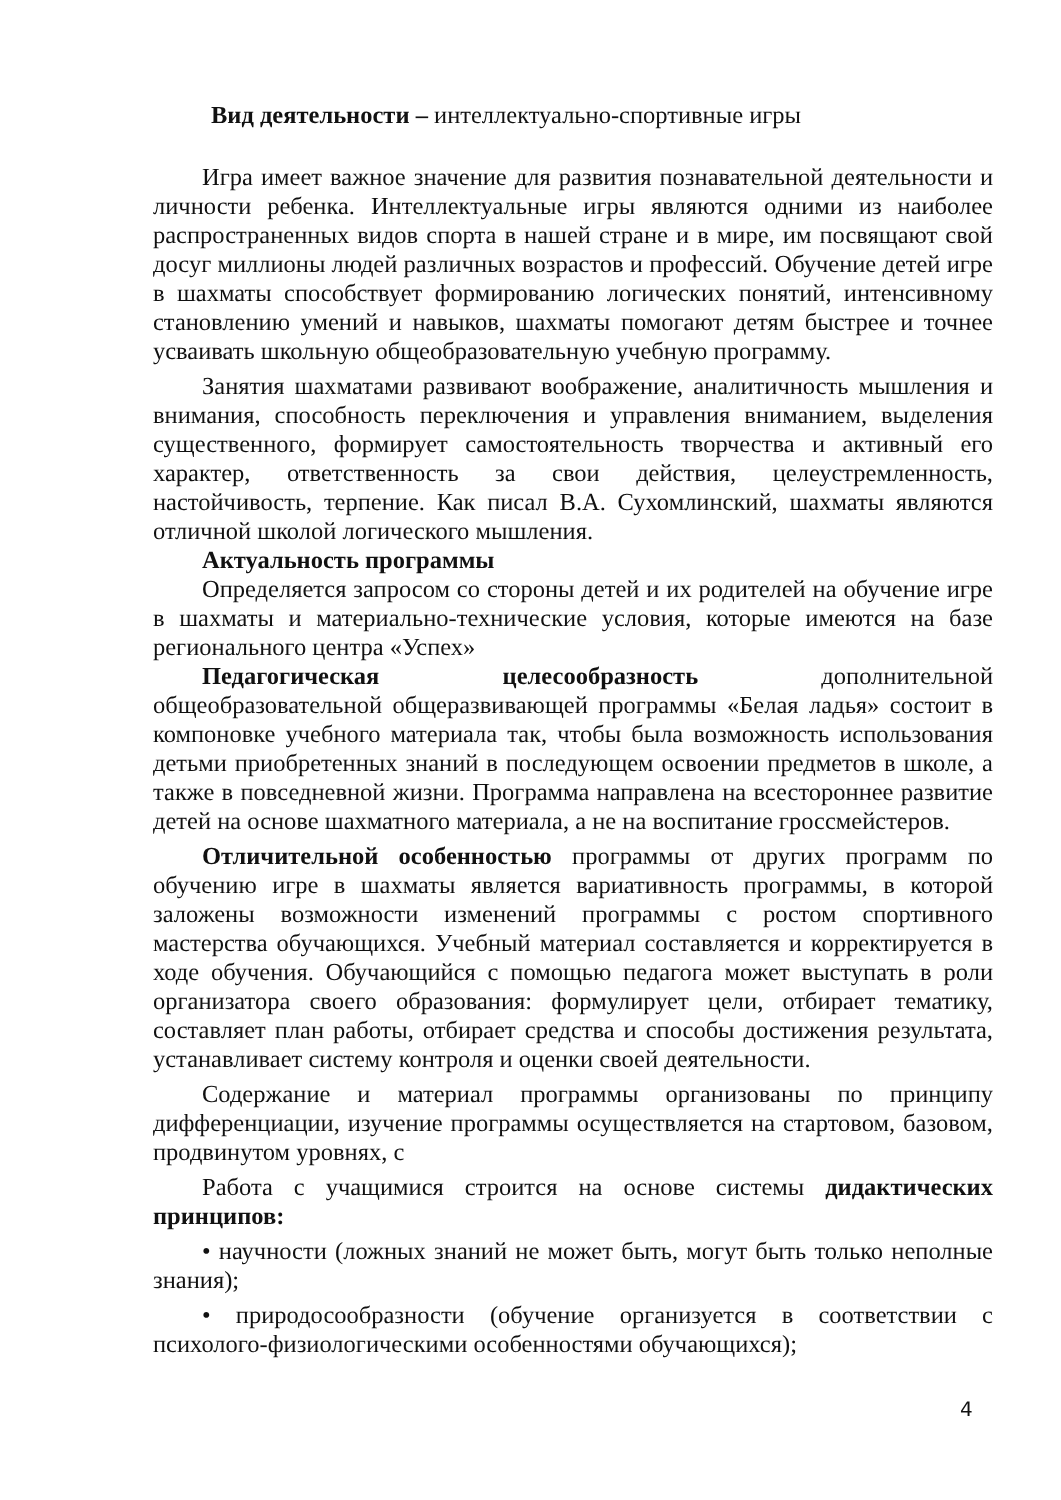Вид деятельности – интеллектуально-спортивные игры
Игра имеет важное значение для развития познавательной деятельности и личности ребенка. Интеллектуальные игры являются одними из наиболее распространенных видов спорта в нашей стране и в мире, им посвящают свой досуг миллионы людей различных возрастов и профессий. Обучение детей игре в шахматы способствует формированию логических понятий, интенсивному становлению умений и навыков, шахматы помогают детям быстрее и точнее усваивать школьную общеобразовательную учебную программу.
Занятия шахматами развивают воображение, аналитичность мышления и внимания, способность переключения и управления вниманием, выделения существенного, формирует самостоятельность творчества и активный его характер, ответственность за свои действия, целеустремленность, настойчивость, терпение. Как писал В.А. Сухомлинский, шахматы являются отличной школой логического мышления.
Актуальность программы
Определяется запросом со стороны детей и их родителей на обучение игре в шахматы и материально-технические условия, которые имеются на базе регионального центра «Успех»
Педагогическая целесообразность дополнительной общеобразовательной общеразвивающей программы «Белая ладья» состоит в компоновке учебного материала так, чтобы была возможность использования детьми приобретенных знаний в последующем освоении предметов в школе, а также в повседневной жизни. Программа направлена на всестороннее развитие детей на основе шахматного материала, а не на воспитание гроссмейстеров.
Отличительной особенностью программы от других программ по обучению игре в шахматы является вариативность программы, в которой заложены возможности изменений программы с ростом спортивного мастерства обучающихся. Учебный материал составляется и корректируется в ходе обучения. Обучающийся с помощью педагога может выступать в роли организатора своего образования: формулирует цели, отбирает тематику, составляет план работы, отбирает средства и способы достижения результата, устанавливает систему контроля и оценки своей деятельности.
Содержание и материал программы организованы по принципу дифференциации, изучение программы осуществляется на стартовом, базовом, продвинутом уровнях, с
Работа с учащимися строится на основе системы дидактических принципов:
• научности (ложных знаний не может быть, могут быть только неполные знания);
• природосообразности (обучение организуется в соответствии с психолого-физиологическими особенностями обучающихся);
4